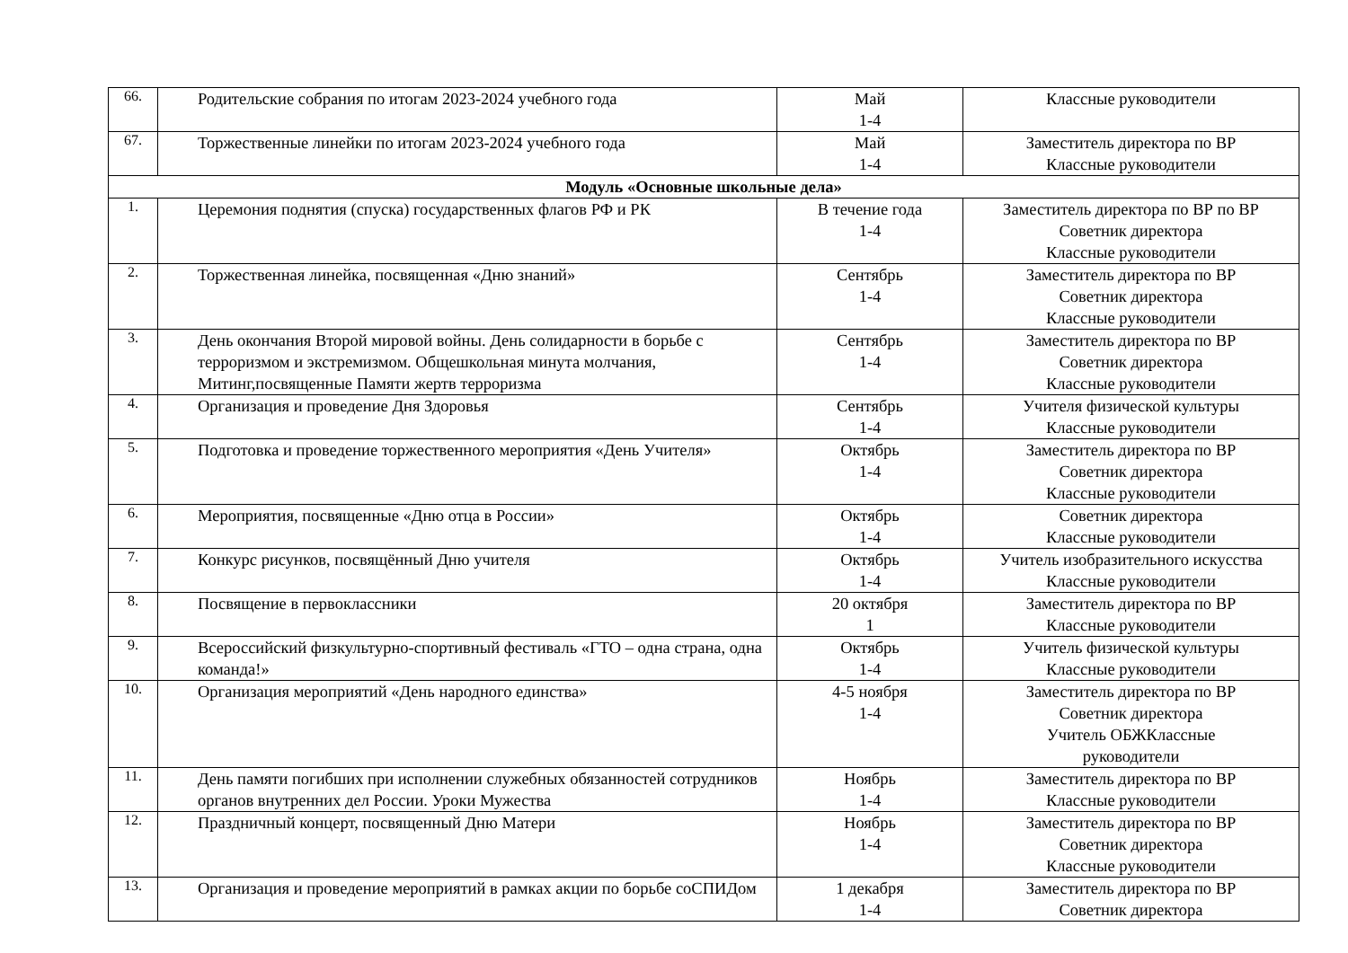| 66. | Родительские собрания по итогам 2023-2024 учебного года | Май 1-4 | Классные руководители |
| 67. | Торжественные линейки по итогам 2023-2024 учебного года | Май 1-4 | Заместитель директора по ВР Классные руководители |
| Модуль «Основные школьные дела» | | | |
| 1. | Церемония поднятия (спуска) государственных флагов РФ и РК | В течение года 1-4 | Заместитель директора по ВР по ВР Советник директора Классные руководители |
| 2. | Торжественная линейка, посвященная «Дню знаний» | Сентябрь 1-4 | Заместитель директора по ВР Советник директора Классные руководители |
| 3. | День окончания Второй мировой войны. День солидарности в борьбе с терроризмом и экстремизмом. Общешкольная минута молчания, Митинг,посвященные Памяти жертв терроризма | Сентябрь 1-4 | Заместитель директора по ВР Советник директора Классные руководители |
| 4. | Организация и проведение Дня Здоровья | Сентябрь 1-4 | Учителя физической культуры Классные руководители |
| 5. | Подготовка и проведение торжественного мероприятия «День Учителя» | Октябрь 1-4 | Заместитель директора по ВР Советник директора Классные руководители |
| 6. | Мероприятия, посвященные «Дню отца в России» | Октябрь 1-4 | Советник директора Классные руководители |
| 7. | Конкурс рисунков, посвящённый Дню учителя | Октябрь 1-4 | Учитель изобразительного искусства Классные руководители |
| 8. | Посвящение в первоклассники | 20 октября 1 | Заместитель директора по ВР Классные руководители |
| 9. | Всероссийский физкультурно-спортивный фестиваль «ГТО – одна страна, одна команда!» | Октябрь 1-4 | Учитель физической культуры Классные руководители |
| 10. | Организация мероприятий «День народного единства» | 4-5 ноября 1-4 | Заместитель директора по ВР Советник директора Учитель ОБЖКлассные руководители |
| 11. | День памяти погибших при исполнении служебных обязанностей сотрудников органов внутренних дел России. Уроки Мужества | Ноябрь 1-4 | Заместитель директора по ВР Классные руководители |
| 12. | Праздничный концерт, посвященный Дню Матери | Ноябрь 1-4 | Заместитель директора по ВР Советник директора Классные руководители |
| 13. | Организация и проведение мероприятий в рамках акции по борьбе соСПИДом | 1 декабря 1-4 | Заместитель директора по ВР Советник директора |